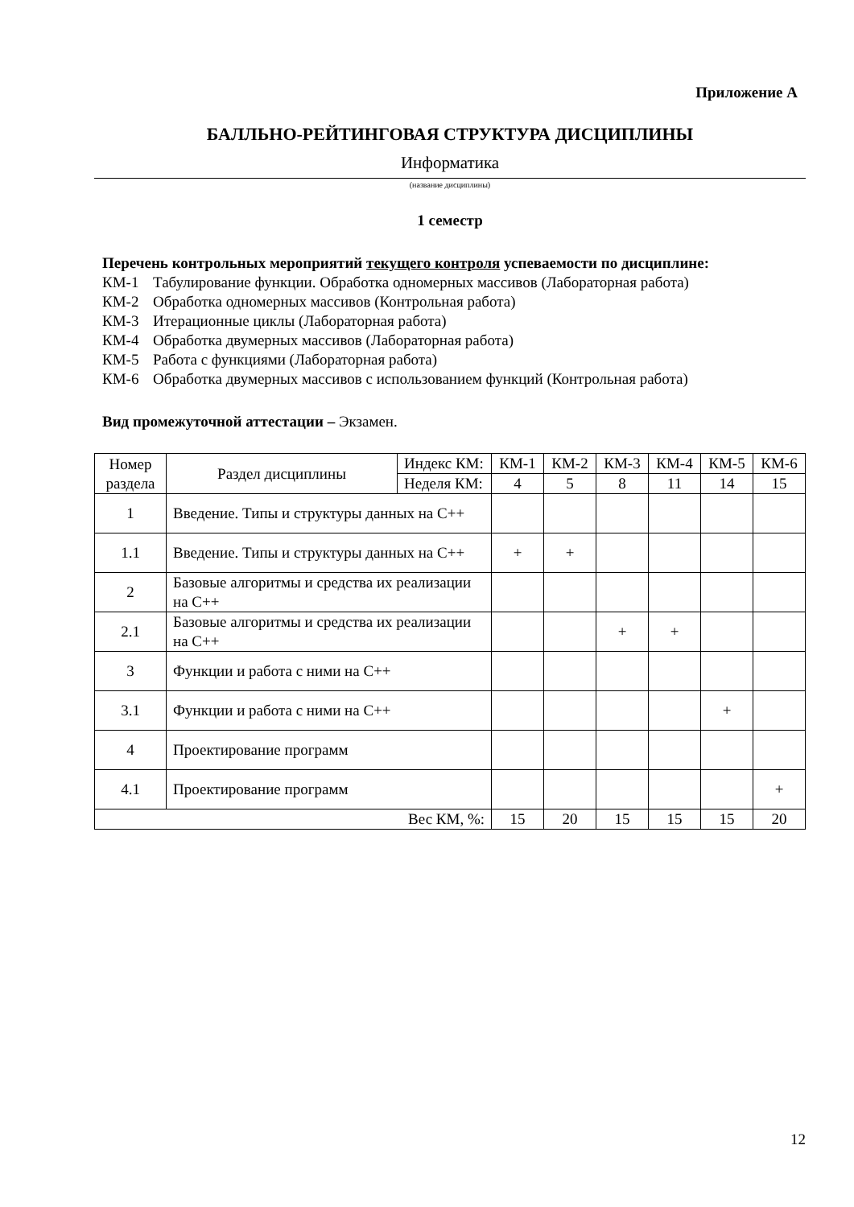Приложение А
БАЛЛЬНО-РЕЙТИНГОВАЯ СТРУКТУРА ДИСЦИПЛИНЫ
Информатика
(название дисциплины)
1 семестр
Перечень контрольных мероприятий текущего контроля успеваемости по дисциплине:
КМ-1 Табулирование функции. Обработка одномерных массивов (Лабораторная работа)
КМ-2 Обработка одномерных массивов (Контрольная работа)
КМ-3 Итерационные циклы (Лабораторная работа)
КМ-4 Обработка двумерных массивов (Лабораторная работа)
КМ-5 Работа с функциями (Лабораторная работа)
КМ-6 Обработка двумерных массивов с использованием функций (Контрольная работа)
Вид промежуточной аттестации – Экзамен.
| Номер раздела | Раздел дисциплины | Индекс КМ: | КМ-1 | КМ-2 | КМ-3 | КМ-4 | КМ-5 | КМ-6 |
| | | Неделя КМ: | 4 | 5 | 8 | 11 | 14 | 15 |
| 1 | Введение. Типы и структуры данных на С++ | | | | | | | |
| 1.1 | Введение. Типы и структуры данных на С++ | | + | + | | | | |
| 2 | Базовые алгоритмы и средства их реализации на С++ | | | | | | | |
| 2.1 | Базовые алгоритмы и средства их реализации на С++ | | | | + | + | | |
| 3 | Функции и работа с ними на С++ | | | | | | | |
| 3.1 | Функции и работа с ними на С++ | | | | | | + | |
| 4 | Проектирование программ | | | | | | | |
| 4.1 | Проектирование программ | | | | | | | + |
| Вес КМ, %: | | | 15 | 20 | 15 | 15 | 15 | 20 |
12